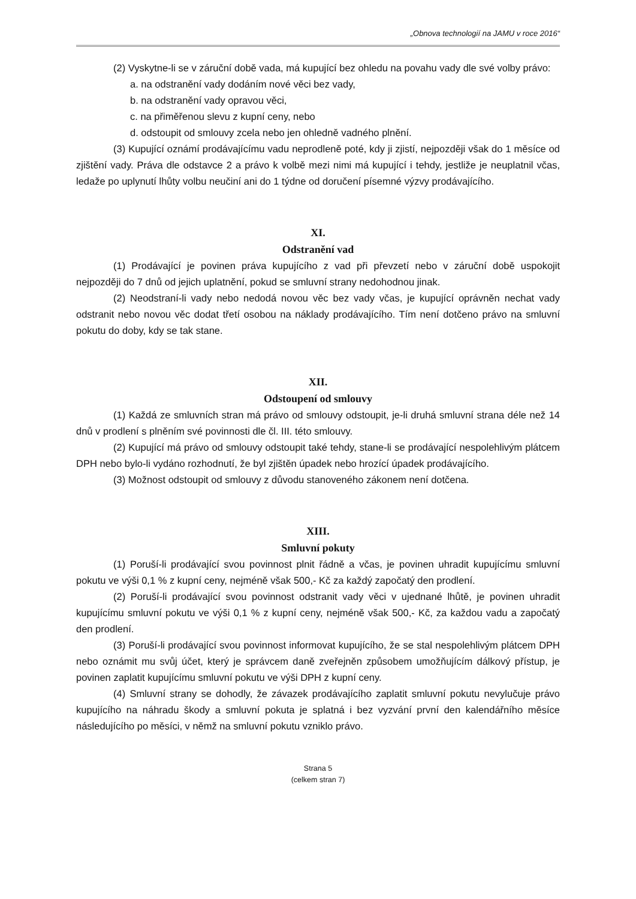„Obnova technologií na JAMU v roce 2016“
(2) Vyskytne-li se v záruční době vada, má kupující bez ohledu na povahu vady dle své volby právo:
a. na odstranění vady dodáním nové věci bez vady,
b. na odstranění vady opravou věci,
c. na přiměřenou slevu z kupní ceny, nebo
d. odstoupit od smlouvy zcela nebo jen ohledně vadného plnění.
(3) Kupující oznámí prodávajícímu vadu neprodleně poté, kdy ji zjistí, nejpozději však do 1 měsíce od zjištění vady. Práva dle odstavce 2 a právo k volbě mezi nimi má kupující i tehdy, jestliže je neuplatnil včas, ledaže po uplynutí lhůty volbu neučiní ani do 1 týdne od doručení písemné výzvy prodávajícího.
XI.
Odstranění vad
(1) Prodávající je povinen práva kupujícího z vad při převzetí nebo v záruční době uspokojit nejpozději do 7 dnů od jejich uplatnění, pokud se smluvní strany nedohodnou jinak.
(2) Neodstraní-li vady nebo nedodá novou věc bez vady včas, je kupující oprávněn nechat vady odstranit nebo novou věc dodat třetí osobou na náklady prodávajícího. Tím není dotčeno právo na smluvní pokutu do doby, kdy se tak stane.
XII.
Odstoupení od smlouvy
(1) Každá ze smluvních stran má právo od smlouvy odstoupit, je-li druhá smluvní strana déle než 14 dnů v prodlení s plněním své povinnosti dle čl. III. této smlouvy.
(2) Kupující má právo od smlouvy odstoupit také tehdy, stane-li se prodávající nespolehlivým plátcem DPH nebo bylo-li vydáno rozhodnutí, že byl zjištěn úpadek nebo hrozící úpadek prodávajícího.
(3) Možnost odstoupit od smlouvy z důvodu stanoveného zákonem není dotčena.
XIII.
Smluvní pokuty
(1) Poruší-li prodávající svou povinnost plnit řádně a včas, je povinen uhradit kupujícímu smluvní pokutu ve výši 0,1 % z kupní ceny, nejméně však 500,- Kč za každý započatý den prodlení.
(2) Poruší-li prodávající svou povinnost odstranit vady věci v ujednané lhůtě, je povinen uhradit kupujícímu smluvní pokutu ve výši 0,1 % z kupní ceny, nejméně však 500,- Kč, za každou vadu a započatý den prodlení.
(3) Poruší-li prodávající svou povinnost informovat kupujícího, že se stal nespolehlivým plátcem DPH nebo oznámit mu svůj účet, který je správcem daně zveřejněn způsobem umožňujícím dálkový přístup, je povinen zaplatit kupujícímu smluvní pokutu ve výši DPH z kupní ceny.
(4) Smluvní strany se dohodly, že závazek prodávajícího zaplatit smluvní pokutu nevylučuje právo kupujícího na náhradu škody a smluvní pokuta je splatná i bez vyzvání první den kalendářního měsíce následujícího po měsíci, v němž na smluvní pokutu vzniklo právo.
Strana 5
(celkem stran 7)